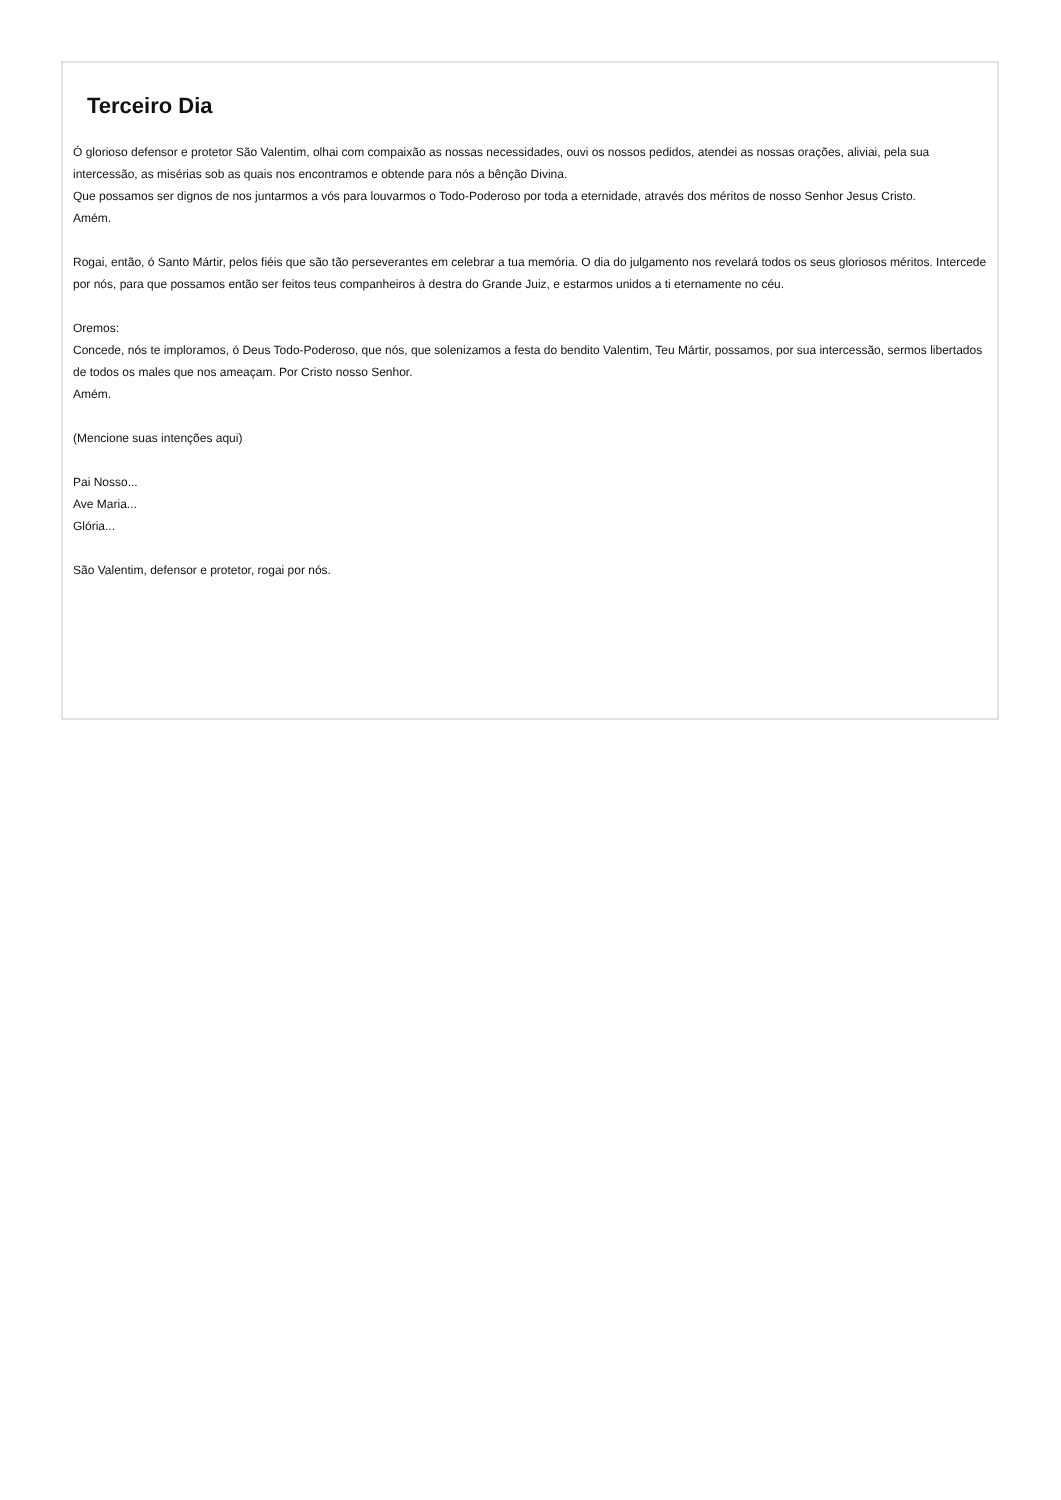Terceiro Dia
Ó glorioso defensor e protetor São Valentim, olhai com compaixão as nossas necessidades, ouvi os nossos pedidos, atendei as nossas orações, aliviai, pela sua intercessão, as misérias sob as quais nos encontramos e obtende para nós a bênção Divina.
Que possamos ser dignos de nos juntarmos a vós para louvarmos o Todo-Poderoso por toda a eternidade, através dos méritos de nosso Senhor Jesus Cristo.
Amém.
Rogai, então, ó Santo Mártir, pelos fiéis que são tão perseverantes em celebrar a tua memória. O dia do julgamento nos revelará todos os seus gloriosos méritos. Intercede por nós, para que possamos então ser feitos teus companheiros à destra do Grande Juiz, e estarmos unidos a ti eternamente no céu.
Oremos:
Concede, nós te imploramos, ó Deus Todo-Poderoso, que nós, que solenizamos a festa do bendito Valentim, Teu Mártir, possamos, por sua intercessão, sermos libertados de todos os males que nos ameaçam. Por Cristo nosso Senhor.
Amém.
(Mencione suas intenções aqui)
Pai Nosso...
Ave Maria...
Glória...
São Valentim, defensor e protetor, rogai por nós.